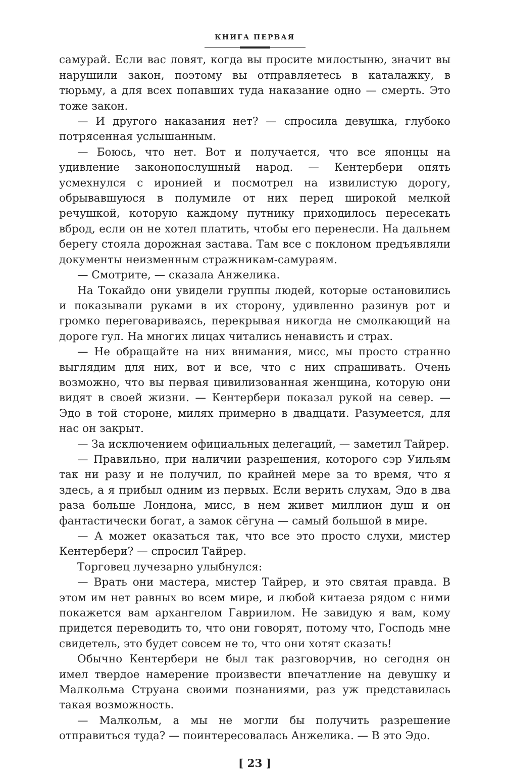КНИГА ПЕРВАЯ
самурай. Если вас ловят, когда вы просите милостыню, значит вы нарушили закон, поэтому вы отправляетесь в каталажку, в тюрьму, а для всех попавших туда наказание одно — смерть. Это тоже закон.
— И другого наказания нет? — спросила девушка, глубоко потрясенная услышанным.
— Боюсь, что нет. Вот и получается, что все японцы на удивление законопослушный народ. — Кентербери опять усмехнулся с иронией и посмотрел на извилистую дорогу, обрывавшуюся в полумиле от них перед широкой мелкой речушкой, которую каждому путнику приходилось пересекать вброд, если он не хотел платить, чтобы его перенесли. На дальнем берегу стояла дорожная застава. Там все с поклоном предъявляли документы неизменным стражникам-самураям.
— Смотрите, — сказала Анжелика.
На Токайдо они увидели группы людей, которые остановились и показывали руками в их сторону, удивленно разинув рот и громко переговариваясь, перекрывая никогда не смолкающий на дороге гул. На многих лицах читались ненависть и страх.
— Не обращайте на них внимания, мисс, мы просто странно выглядим для них, вот и все, что с них спрашивать. Очень возможно, что вы первая цивилизованная женщина, которую они видят в своей жизни. — Кентербери показал рукой на север. — Эдо в той стороне, милях примерно в двадцати. Разумеется, для нас он закрыт.
— За исключением официальных делегаций, — заметил Тайрер.
— Правильно, при наличии разрешения, которого сэр Уильям так ни разу и не получил, по крайней мере за то время, что я здесь, а я прибыл одним из первых. Если верить слухам, Эдо в два раза больше Лондона, мисс, в нем живет миллион душ и он фантастически богат, а замок сёгуна — самый большой в мире.
— А может оказаться так, что все это просто слухи, мистер Кентербери? — спросил Тайрер.
Торговец лучезарно улыбнулся:
— Врать они мастера, мистер Тайрер, и это святая правда. В этом им нет равных во всем мире, и любой китаеза рядом с ними покажется вам архангелом Гавриилом. Не завидую я вам, кому придется переводить то, что они говорят, потому что, Господь мне свидетель, это будет совсем не то, что они хотят сказать!
Обычно Кентербери не был так разговорчив, но сегодня он имел твердое намерение произвести впечатление на девушку и Малкольма Струана своими познаниями, раз уж представилась такая возможность.
— Малкольм, а мы не могли бы получить разрешение отправиться туда? — поинтересовалась Анжелика. — В это Эдо.
[ 23 ]